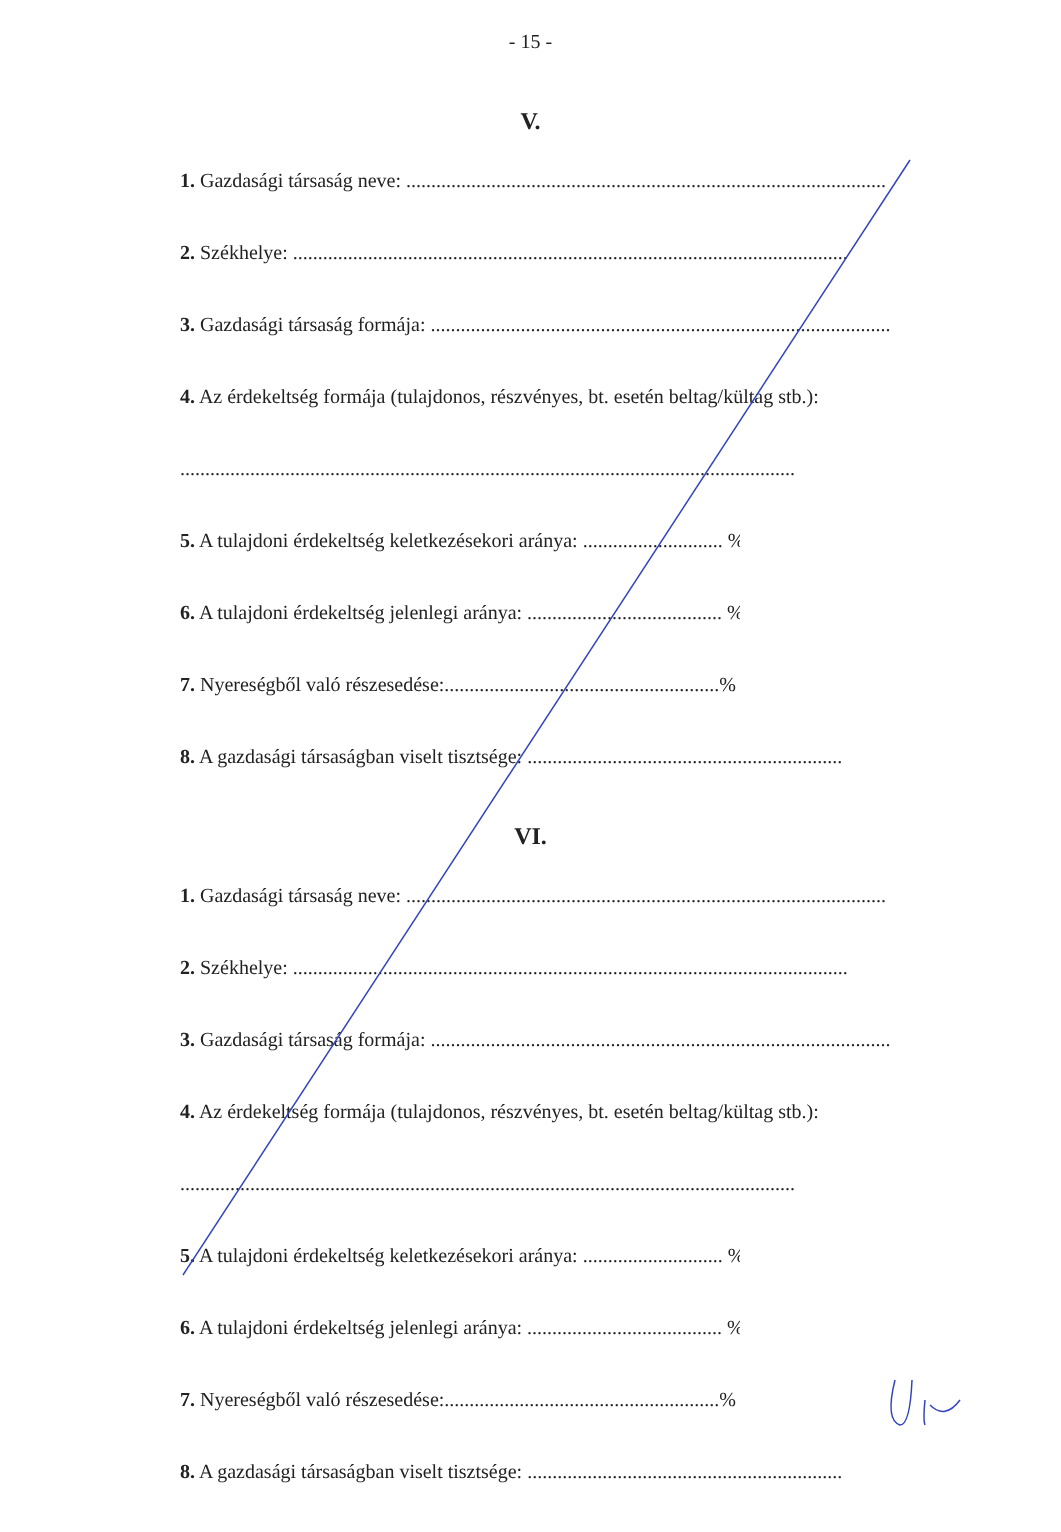- 15 -
V.
1. Gazdasági társaság neve: ................................................................................................
2. Székhelye: ...............................................................................................................
3. Gazdasági társaság formája: ............................................................................................
4. Az érdekeltség formája (tulajdonos, részvényes, bt. esetén beltag/kültag stb.):
...........................................................................................................................
5. A tulajdoni érdekeltség keletkezésekori aránya: ............................ %
6. A tulajdoni érdekeltség jelenlegi aránya: ....................................... %
7. Nyereségből való részesedése:.......................................................%
8. A gazdasági társaságban viselt tisztsége: ...............................................................
VI.
1. Gazdasági társaság neve: ................................................................................................
2. Székhelye: ...............................................................................................................
3. Gazdasági társaság formája: ............................................................................................
4. Az érdekeltség formája (tulajdonos, részvényes, bt. esetén beltag/kültag stb.):
...........................................................................................................................
5. A tulajdoni érdekeltség keletkezésekori aránya: ............................ %
6. A tulajdoni érdekeltség jelenlegi aránya: ....................................... %
7. Nyereségből való részesedése:.......................................................%
8. A gazdasági társaságban viselt tisztsége: ...............................................................